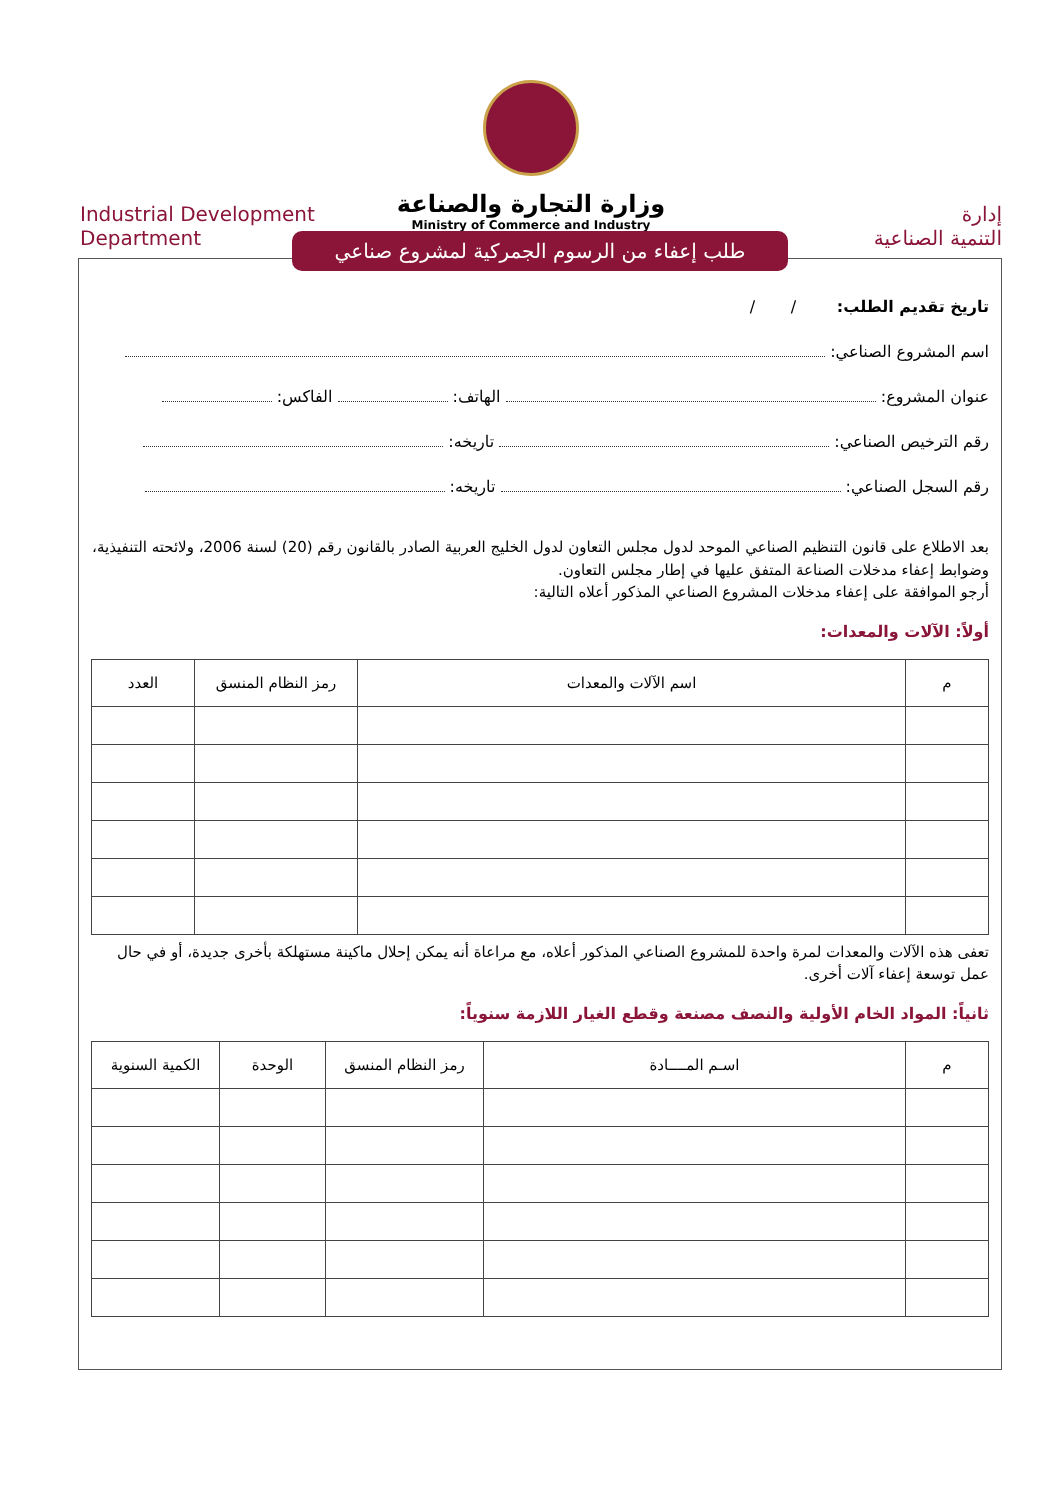وزارة التجارة والصناعة
Ministry of Commerce and Industry
Industrial Development
Department
إدارة
التنمية الصناعية
طلب إعفاء من الرسوم الجمركية لمشروع صناعي
تاريخ تقديم الطلب: / /
اسم المشروع الصناعي:
عنوان المشروع: الهاتف: الفاكس:
رقم الترخيص الصناعي: تاريخه:
رقم السجل الصناعي: تاريخه:
بعد الاطلاع على قانون التنظيم الصناعي الموحد لدول مجلس التعاون لدول الخليج العربية الصادر بالقانون رقم (20) لسنة 2006، ولائحته التنفيذية، وضوابط إعفاء مدخلات الصناعة المتفق عليها في إطار مجلس التعاون.
أرجو الموافقة على إعفاء مدخلات المشروع الصناعي المذكور أعلاه التالية:
أولاً: الآلات والمعدات:
| م | اسم الآلات والمعدات | رمز النظام المنسق | العدد |
| --- | --- | --- | --- |
تعفى هذه الآلات والمعدات لمرة واحدة للمشروع الصناعي المذكور أعلاه، مع مراعاة أنه يمكن إحلال ماكينة مستهلكة بأخرى جديدة، أو في حال عمل توسعة إعفاء آلات أخرى.
ثانياً: المواد الخام الأولية والنصف مصنعة وقطع الغيار اللازمة سنوياً:
| م | اسـم المــــادة | رمز النظام المنسق | الوحدة | الكمية السنوية |
| --- | --- | --- | --- | --- |